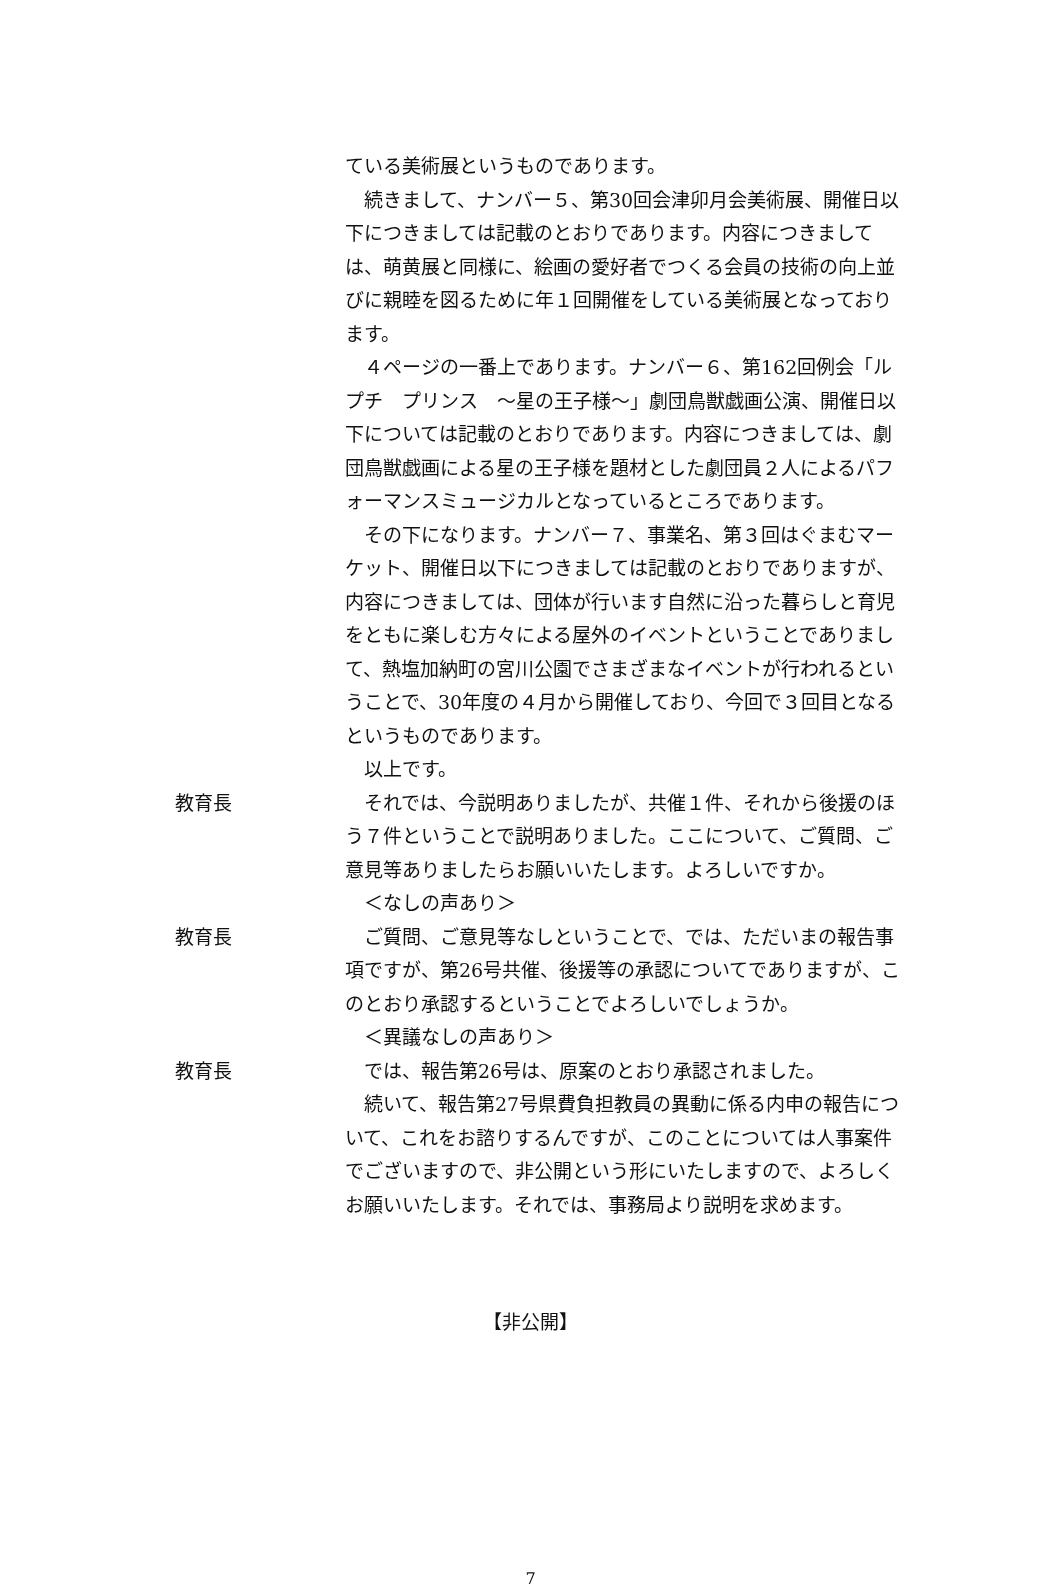ている美術展というものであります。
　続きまして、ナンバー５、第30回会津卯月会美術展、開催日以下につきましては記載のとおりであります。内容につきましては、萌黄展と同様に、絵画の愛好者でつくる会員の技術の向上並びに親睦を図るために年１回開催をしている美術展となっております。
　４ページの一番上であります。ナンバー６、第162回例会「ルプチ　プリンス　～星の王子様～」劇団鳥獣戯画公演、開催日以下については記載のとおりであります。内容につきましては、劇団鳥獣戯画による星の王子様を題材とした劇団員２人によるパフォーマンスミュージカルとなっているところであります。
　その下になります。ナンバー７、事業名、第３回はぐまむマーケット、開催日以下につきましては記載のとおりでありますが、内容につきましては、団体が行います自然に沿った暮らしと育児をともに楽しむ方々による屋外のイベントということでありまして、熱塩加納町の宮川公園でさまざまなイベントが行われるということで、30年度の４月から開催しており、今回で３回目となるというものであります。
　以上です。
教育長 　それでは、今説明ありましたが、共催１件、それから後援のほう７件ということで説明ありました。ここについて、ご質問、ご意見等ありましたらお願いいたします。よろしいですか。
　＜なしの声あり＞
教育長 　ご質問、ご意見等なしということで、では、ただいまの報告事項ですが、第26号共催、後援等の承認についてでありますが、このとおり承認するということでよろしいでしょうか。
　＜異議なしの声あり＞
教育長 　では、報告第26号は、原案のとおり承認されました。
　続いて、報告第27号県費負担教員の異動に係る内申の報告について、これをお諮りするんですが、このことについては人事案件でございますので、非公開という形にいたしますので、よろしくお願いいたします。それでは、事務局より説明を求めます。
【非公開】
7